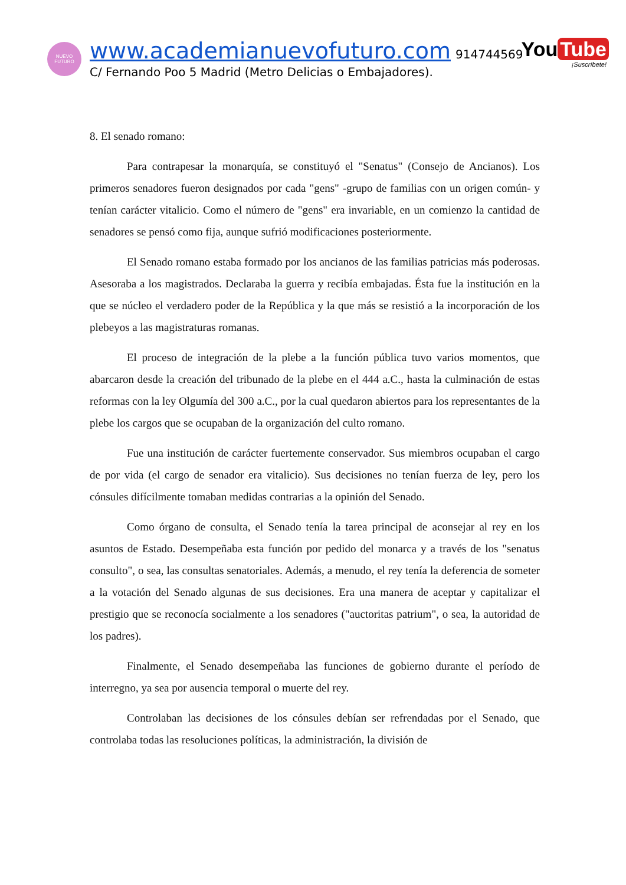NUEVO
FUTURO
www.academianuevofuturo.com 914744569
You Tube
¡Suscríbete!
C/ Fernando Poo 5 Madrid (Metro Delicias o Embajadores).
8. El senado romano:
Para contrapesar la monarquía, se constituyó el "Senatus" (Consejo de Ancianos). Los primeros senadores fueron designados por cada "gens" -grupo de familias con un origen común- y tenían carácter vitalicio. Como el número de "gens" era invariable, en un comienzo la cantidad de senadores se pensó como fija, aunque sufrió modificaciones posteriormente.
El Senado romano estaba formado por los ancianos de las familias patricias más poderosas. Asesoraba a los magistrados. Declaraba la guerra y recibía embajadas. Ésta fue la institución en la que se núcleo el verdadero poder de la República y la que más se resistió a la incorporación de los plebeyos a las magistraturas romanas.
El proceso de integración de la plebe a la función pública tuvo varios momentos, que abarcaron desde la creación del tribunado de la plebe en el 444 a.C., hasta la culminación de estas reformas con la ley Olgumía del 300 a.C., por la cual quedaron abiertos para los representantes de la plebe los cargos que se ocupaban de la organización del culto romano.
Fue una institución de carácter fuertemente conservador. Sus miembros ocupaban el cargo de por vida (el cargo de senador era vitalicio). Sus decisiones no tenían fuerza de ley, pero los cónsules difícilmente tomaban medidas contrarias a la opinión del Senado.
Como órgano de consulta, el Senado tenía la tarea principal de aconsejar al rey en los asuntos de Estado. Desempeñaba esta función por pedido del monarca y a través de los "senatus consulto", o sea, las consultas senatoriales. Además, a menudo, el rey tenía la deferencia de someter a la votación del Senado algunas de sus decisiones. Era una manera de aceptar y capitalizar el prestigio que se reconocía socialmente a los senadores ("auctoritas patrium", o sea, la autoridad de los padres).
Finalmente, el Senado desempeñaba las funciones de gobierno durante el período de interregno, ya sea por ausencia temporal o muerte del rey.
Controlaban las decisiones de los cónsules debían ser refrendadas por el Senado, que controlaba todas las resoluciones políticas, la administración, la división de